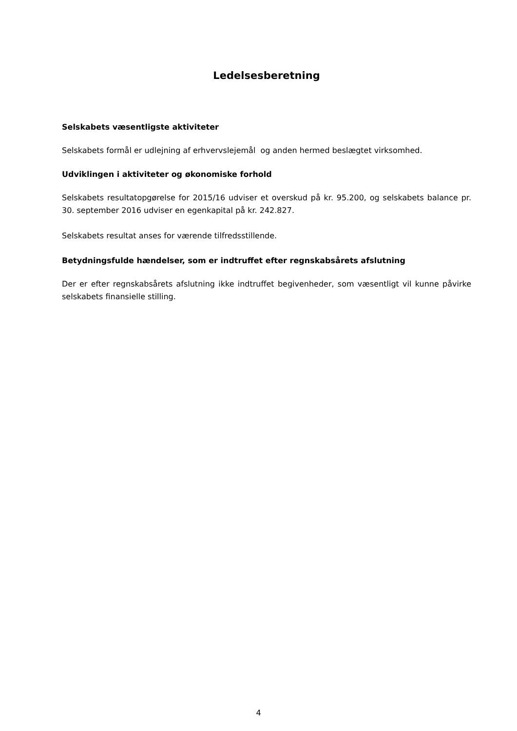Ledelsesberetning
Selskabets væsentligste aktiviteter
Selskabets formål er udlejning af erhvervslejemål og anden hermed beslægtet virksomhed.
Udviklingen i aktiviteter og økonomiske forhold
Selskabets resultatopgørelse for 2015/16 udviser et overskud på kr. 95.200, og selskabets balance pr. 30. september 2016 udviser en egenkapital på kr. 242.827.
Selskabets resultat anses for værende tilfredsstillende.
Betydningsfulde hændelser, som er indtruffet efter regnskabsårets afslutning
Der er efter regnskabsårets afslutning ikke indtruffet begivenheder, som væsentligt vil kunne påvirke selskabets finansielle stilling.
4